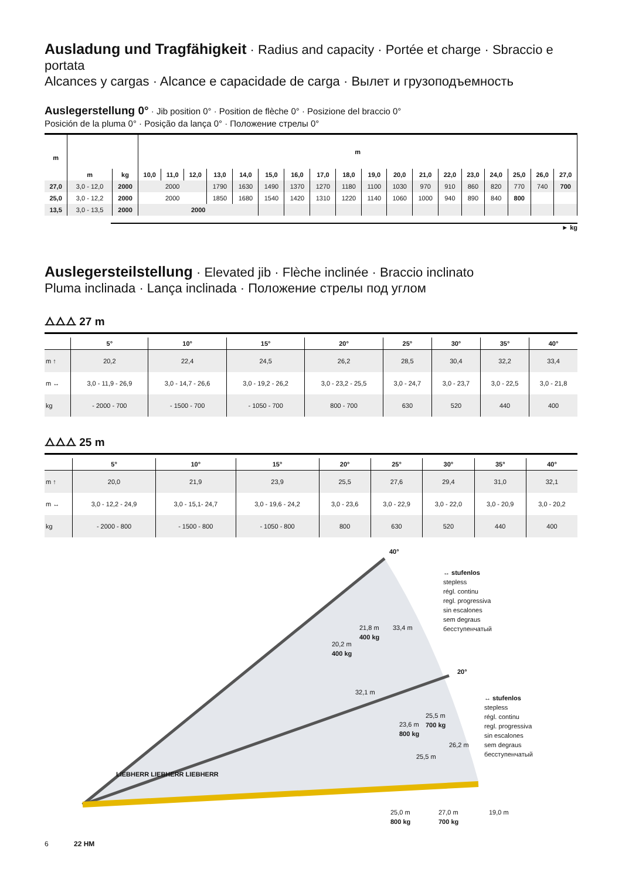Ausladung und Tragfähigkeit · Radius and capacity · Portée et charge · Sbraccio e portata
Alcances y cargas · Alcance e capacidade de carga · Вылет и грузоподъемность
Auslegerstellung 0° · Jib position 0° · Position de flèche 0° · Posizione del braccio 0°
Posición de la pluma 0° · Posição da lança 0° · Положение стрелы 0°
| m | | | m | | | | | | | | | | | | | | | | | |
| --- | --- | --- | --- | --- | --- | --- | --- | --- | --- | --- | --- | --- | --- | --- | --- | --- | --- | --- | --- | --- |
| | m | kg | 10,0 | 11,0 | 12,0 | 13,0 | 14,0 | 15,0 | 16,0 | 17,0 | 18,0 | 19,0 | 20,0 | 21,0 | 22,0 | 23,0 | 24,0 | 25,0 | 26,0 | 27,0 |
| 27,0 | 3,0 - 12,0 | 2000 | 2000 | | | 1790 | 1630 | 1490 | 1370 | 1270 | 1180 | 1100 | 1030 | 970 | 910 | 860 | 820 | 770 | 740 | 700 |
| 25,0 | 3,0 - 12,2 | 2000 | 2000 | | | 1850 | 1680 | 1540 | 1420 | 1310 | 1220 | 1140 | 1060 | 1000 | 940 | 890 | 840 | 800 | | |
| 13,5 | 3,0 - 13,5 | 2000 | 2000 | | | | | | | | | | | | | | | | | |
► kg
Auslegersteilstellung · Elevated jib · Flèche inclinée · Braccio inclinato
Pluma inclinada · Lança inclinada · Положение стрелы под углом
⧍⧍⧍ 27 m
| | 5° | 10° | 15° | 20° | 25° | 30° | 35° | 40° |
| --- | --- | --- | --- | --- | --- | --- | --- | --- |
| m ↑ | 20,2 | 22,4 | 24,5 | 26,2 | 28,5 | 30,4 | 32,2 | 33,4 |
| m ↔ | 3,0 - 11,9 - 26,9 | 3,0 - 14,7 - 26,6 | 3,0 - 19,2 - 26,2 | 3,0 - 23,2 - 25,5 | 3,0 - 24,7 | 3,0 - 23,7 | 3,0 - 22,5 | 3,0 - 21,8 |
| kg | - 2000 - 700 | - 1500 - 700 | - 1050 - 700 | 800 - 700 | 630 | 520 | 440 | 400 |
⧍⧍⧍ 25 m
| | 5° | 10° | 15° | 20° | 25° | 30° | 35° | 40° |
| --- | --- | --- | --- | --- | --- | --- | --- | --- |
| m ↑ | 20,0 | 21,9 | 23,9 | 25,5 | 27,6 | 29,4 | 31,0 | 32,1 |
| m ↔ | 3,0 - 12,2 - 24,9 | 3,0 - 15,1- 24,7 | 3,0 - 19,6 - 24,2 | 3,0 - 23,6 | 3,0 - 22,9 | 3,0 - 22,0 | 3,0 - 20,9 | 3,0 - 20,2 |
| kg | - 2000 - 800 | - 1500 - 800 | - 1050 - 800 | 800 | 630 | 520 | 440 | 400 |
40°
↔ stufenlos
stepless
régl. continu
regl. progressiva
sin escalones
sem degraus
бесступенчатый
21,8 m
400 kg
33,4 m
20,2 m
400 kg
32,1 m
20°
↔ stufenlos
stepless
régl. continu
regl. progressiva
sin escalones
sem degraus
бесступенчатый
25,5 m
700 kg
23,6 m
800 kg
26,2 m
25,5 m
LIEBHERR LIEBHERR LIEBHERR
25,0 m
800 kg
27,0 m
700 kg
19,0 m
6 22 HM